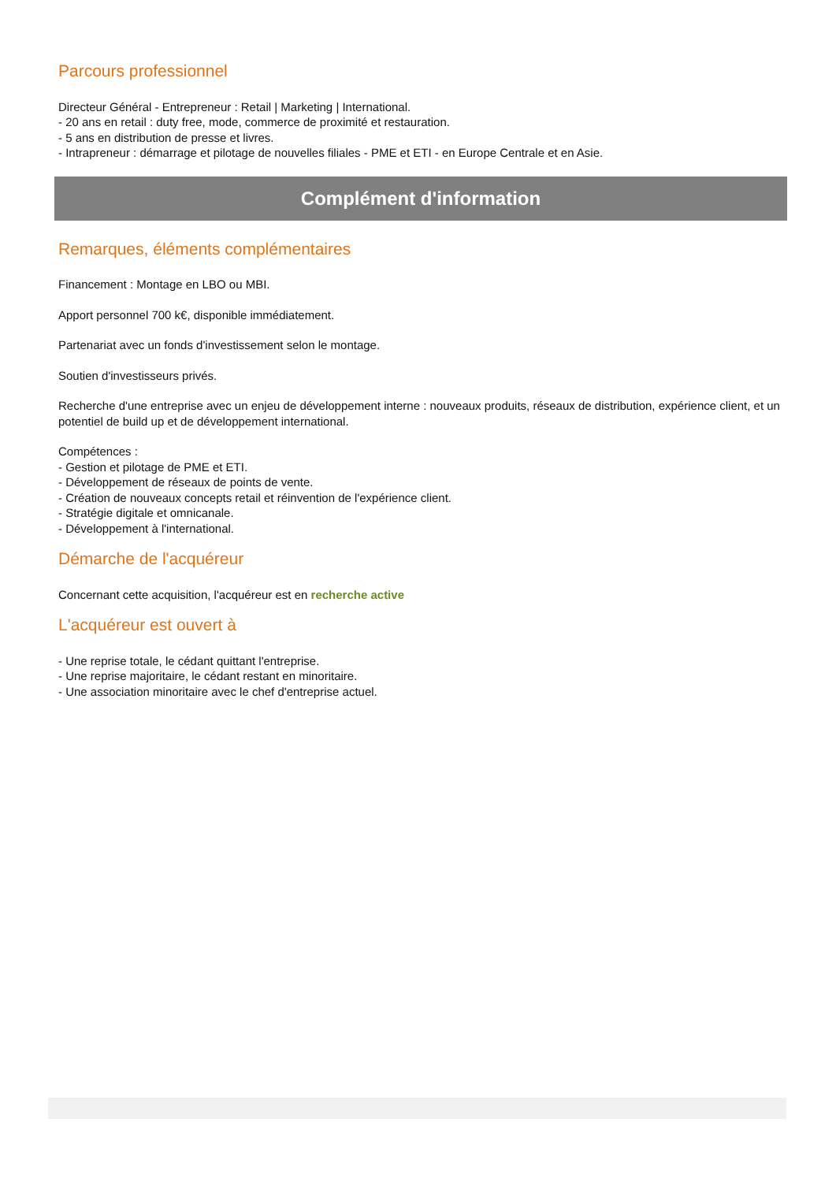Parcours professionnel
Directeur Général - Entrepreneur : Retail | Marketing | International.
- 20 ans en retail : duty free, mode, commerce de proximité et restauration.
- 5 ans en distribution de presse et livres.
- Intrapreneur : démarrage et pilotage de nouvelles filiales - PME et ETI - en Europe Centrale et en Asie.
Complément d'information
Remarques, éléments complémentaires
Financement : Montage en LBO ou MBI.
Apport personnel 700 k€, disponible immédiatement.
Partenariat avec un fonds d'investissement selon le montage.
Soutien d'investisseurs privés.
Recherche d'une entreprise avec un enjeu de développement interne : nouveaux produits, réseaux de distribution, expérience client, et un potentiel de build up et de développement international.
Compétences :
- Gestion et pilotage de PME et ETI.
- Développement de réseaux de points de vente.
- Création de nouveaux concepts retail et réinvention de l'expérience client.
- Stratégie digitale et omnicanale.
- Développement à l'international.
Démarche de l'acquéreur
Concernant cette acquisition, l'acquéreur est en recherche active
L'acquéreur est ouvert à
- Une reprise totale, le cédant quittant l'entreprise.
- Une reprise majoritaire, le cédant restant en minoritaire.
- Une association minoritaire avec le chef d'entreprise actuel.